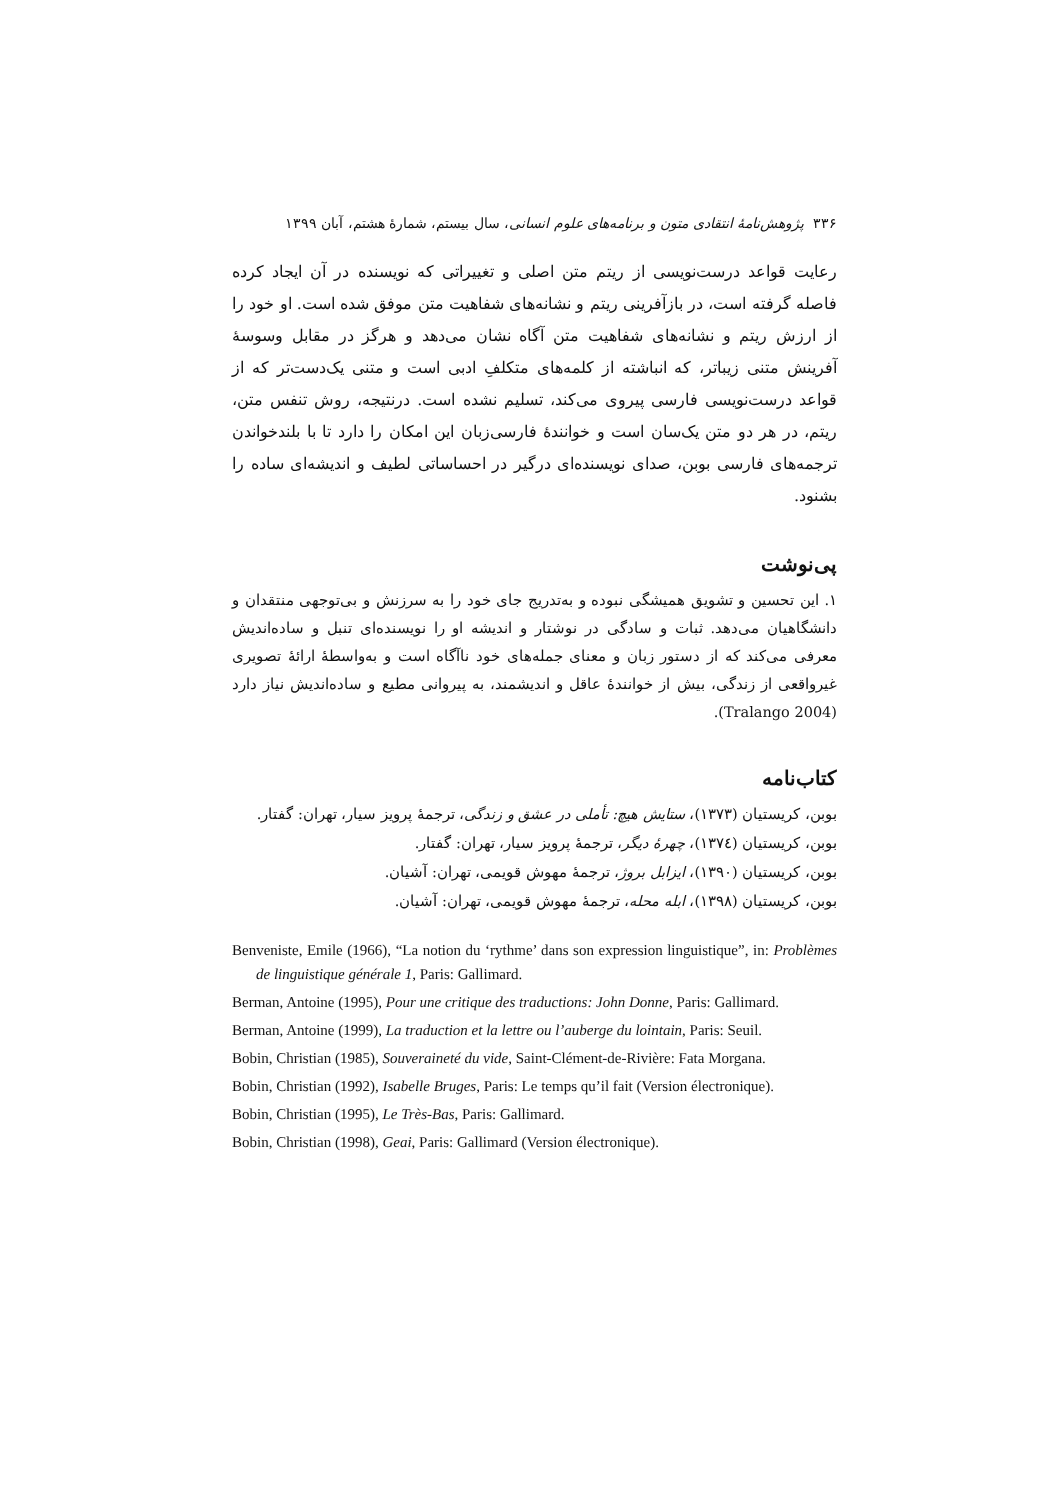۳۳۶ پژوهش‌نامهٔ انتقادی متون و برنامه‌های علوم انسانی، سال بیستم، شمارهٔ هشتم، آبان ۱۳۹۹
رعایت قواعد درست‌نویسی از ریتم متن اصلی و تغییراتی که نویسنده در آن ایجاد کرده فاصله گرفته است، در بازآفرینی ریتم و نشانه‌های شفاهیت متن موفق شده است. او خود را از ارزش ریتم و نشانه‌های شفاهیت متن آگاه نشان می‌دهد و هرگز در مقابل وسوسهٔ آفرینش متنی زیباتر، که انباشته از کلمه‌های متکلفِ ادبی است و متنی یک‌دست‌تر که از قواعد درست‌نویسی فارسی پیروی می‌کند، تسلیم نشده است. درنتیجه، روش تنفس متن، ریتم، در هر دو متن یک‌سان است و خوانندهٔ فارسی‌زبان این امکان را دارد تا با بلندخواندن ترجمه‌های فارسی بوبن، صدای نویسنده‌ای درگیر در احساساتی لطیف و اندیشه‌ای ساده را بشنود.
پی‌نوشت
۱. این تحسین و تشویق همیشگی نبوده و به‌تدریج جای خود را به سرزنش و بی‌توجهی منتقدان و دانشگاهیان می‌دهد. ثبات و سادگی در نوشتار و اندیشه او را نویسنده‌ای تنبل و ساده‌اندیش معرفی می‌کند که از دستور زبان و معنای جمله‌های خود ناآگاه است و به‌واسطهٔ ارائهٔ تصویری غیرواقعی از زندگی، بیش از خوانندهٔ عاقل و اندیشمند، به پیروانی مطیع و ساده‌اندیش نیاز دارد (Tralango 2004).
کتاب‌نامه
بوبن، کریستیان (۱۳۷۳)، ستایش هیچ: تأملی در عشق و زندگی، ترجمهٔ پرویز سیار، تهران: گفتار.
بوبن، کریستیان (۱۳۷٤)، چهرهٔ دیگر، ترجمهٔ پرویز سیار، تهران: گفتار.
بوبن، کریستیان (۱۳۹۰)، ایزابل بروژ، ترجمهٔ مهوش قویمی، تهران: آشیان.
بوبن، کریستیان (۱۳۹۸)، ابله محله، ترجمهٔ مهوش قویمی، تهران: آشیان.
Benveniste, Emile (1966), “La notion du ‘rythme’ dans son expression linguistique”, in: Problèmes de linguistique générale 1, Paris: Gallimard.
Berman, Antoine (1995), Pour une critique des traductions: John Donne, Paris: Gallimard.
Berman, Antoine (1999), La traduction et la lettre ou l’auberge du lointain, Paris: Seuil.
Bobin, Christian (1985), Souveraineté du vide, Saint-Clément-de-Rivière: Fata Morgana.
Bobin, Christian (1992), Isabelle Bruges, Paris: Le temps qu’il fait (Version électronique).
Bobin, Christian (1995), Le Très-Bas, Paris: Gallimard.
Bobin, Christian (1998), Geai, Paris: Gallimard (Version électronique).